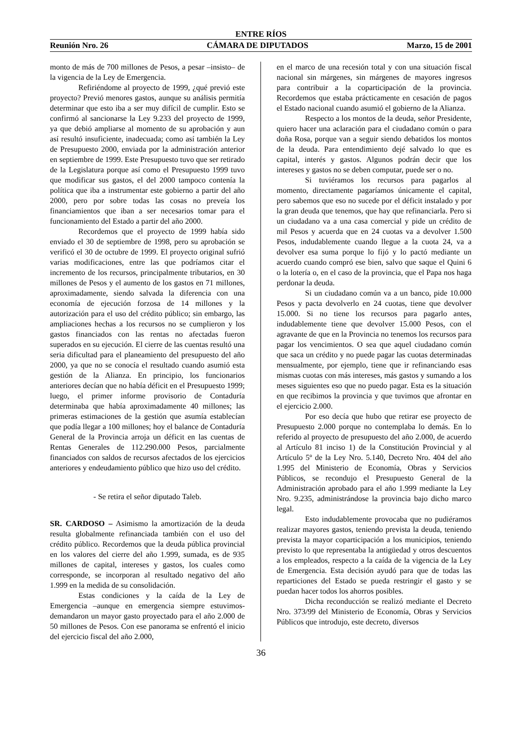ENTRE RÍOS
Reunión Nro. 26 CÁMARA DE DIPUTADOS Marzo, 15 de 2001
monto de más de 700 millones de Pesos, a pesar –insisto– de la vigencia de la Ley de Emergencia.
Refiriéndome al proyecto de 1999, ¿qué previó este proyecto? Previó menores gastos, aunque su análisis permitía determinar que esto iba a ser muy difícil de cumplir. Esto se confirmó al sancionarse la Ley 9.233 del proyecto de 1999, ya que debió ampliarse al momento de su aprobación y aun así resultó insuficiente, inadecuada; como así también la Ley de Presupuesto 2000, enviada por la administración anterior en septiembre de 1999. Este Presupuesto tuvo que ser retirado de la Legislatura porque así como el Presupuesto 1999 tuvo que modificar sus gastos, el del 2000 tampoco contenía la política que iba a instrumentar este gobierno a partir del año 2000, pero por sobre todas las cosas no preveía los financiamientos que iban a ser necesarios tomar para el funcionamiento del Estado a partir del año 2000.
Recordemos que el proyecto de 1999 había sido enviado el 30 de septiembre de 1998, pero su aprobación se verificó el 30 de octubre de 1999. El proyecto original sufrió varias modificaciones, entre las que podríamos citar el incremento de los recursos, principalmente tributarios, en 30 millones de Pesos y el aumento de los gastos en 71 millones, aproximadamente, siendo salvada la diferencia con una economía de ejecución forzosa de 14 millones y la autorización para el uso del crédito público; sin embargo, las ampliaciones hechas a los recursos no se cumplieron y los gastos financiados con las rentas no afectadas fueron superados en su ejecución. El cierre de las cuentas resultó una seria dificultad para el planeamiento del presupuesto del año 2000, ya que no se conocía el resultado cuando asumió esta gestión de la Alianza. En principio, los funcionarios anteriores decían que no había déficit en el Presupuesto 1999; luego, el primer informe provisorio de Contaduría determinaba que había aproximadamente 40 millones; las primeras estimaciones de la gestión que asumía establecían que podía llegar a 100 millones; hoy el balance de Contaduría General de la Provincia arroja un déficit en las cuentas de Rentas Generales de 112.290.000 Pesos, parcialmente financiados con saldos de recursos afectados de los ejercicios anteriores y endeudamiento público que hizo uso del crédito.
- Se retira el señor diputado Taleb.
SR. CARDOSO – Asimismo la amortización de la deuda resulta globalmente refinanciada también con el uso del crédito público. Recordemos que la deuda pública provincial en los valores del cierre del año 1.999, sumada, es de 935 millones de capital, intereses y gastos, los cuales como corresponde, se incorporan al resultado negativo del año 1.999 en la medida de su consolidación.
Estas condiciones y la caída de la Ley de Emergencia –aunque en emergencia siempre estuvimos- demandaron un mayor gasto proyectado para el año 2.000 de 50 millones de Pesos. Con ese panorama se enfrentó el inicio del ejercicio fiscal del año 2.000,
en el marco de una recesión total y con una situación fiscal nacional sin márgenes, sin márgenes de mayores ingresos para contribuir a la coparticipación de la provincia. Recordemos que estaba prácticamente en cesación de pagos el Estado nacional cuando asumió el gobierno de la Alianza.
Respecto a los montos de la deuda, señor Presidente, quiero hacer una aclaración para el ciudadano común o para doña Rosa, porque van a seguir siendo debatidos los montos de la deuda. Para entendimiento dejé salvado lo que es capital, interés y gastos. Algunos podrán decir que los intereses y gastos no se deben computar, puede ser o no.
Si tuviéramos los recursos para pagarlos al momento, directamente pagaríamos únicamente el capital, pero sabemos que eso no sucede por el déficit instalado y por la gran deuda que tenemos, que hay que refinanciarla. Pero si un ciudadano va a una casa comercial y pide un crédito de mil Pesos y acuerda que en 24 cuotas va a devolver 1.500 Pesos, indudablemente cuando llegue a la cuota 24, va a devolver esa suma porque lo fijó y lo pactó mediante un acuerdo cuando compró ese bien, salvo que saque el Quini 6 o la lotería o, en el caso de la provincia, que el Papa nos haga perdonar la deuda.
Si un ciudadano común va a un banco, pide 10.000 Pesos y pacta devolverlo en 24 cuotas, tiene que devolver 15.000. Si no tiene los recursos para pagarlo antes, indudablemente tiene que devolver 15.000 Pesos, con el agravante de que en la Provincia no tenemos los recursos para pagar los vencimientos. O sea que aquel ciudadano común que saca un crédito y no puede pagar las cuotas determinadas mensualmente, por ejemplo, tiene que ir refinanciando esas mismas cuotas con más intereses, más gastos y sumando a los meses siguientes eso que no puedo pagar. Esta es la situación en que recibimos la provincia y que tuvimos que afrontar en el ejercicio 2.000.
Por eso decía que hubo que retirar ese proyecto de Presupuesto 2.000 porque no contemplaba lo demás. En lo referido al proyecto de presupuesto del año 2.000, de acuerdo al Artículo 81 inciso 1) de la Constitución Provincial y al Artículo 5º de la Ley Nro. 5.140, Decreto Nro. 404 del año 1.995 del Ministerio de Economía, Obras y Servicios Públicos, se recondujo el Presupuesto General de la Administración aprobado para el año 1.999 mediante la Ley Nro. 9.235, administrándose la provincia bajo dicho marco legal.
Esto indudablemente provocaba que no pudiéramos realizar mayores gastos, teniendo prevista la deuda, teniendo prevista la mayor coparticipación a los municipios, teniendo previsto lo que representaba la antigüedad y otros descuentos a los empleados, respecto a la caída de la vigencia de la Ley de Emergencia. Esta decisión ayudó para que de todas las reparticiones del Estado se pueda restringir el gasto y se puedan hacer todos los ahorros posibles.
Dicha reconducción se realizó mediante el Decreto Nro. 373/99 del Ministerio de Economía, Obras y Servicios Públicos que introdujo, este decreto, diversos
36